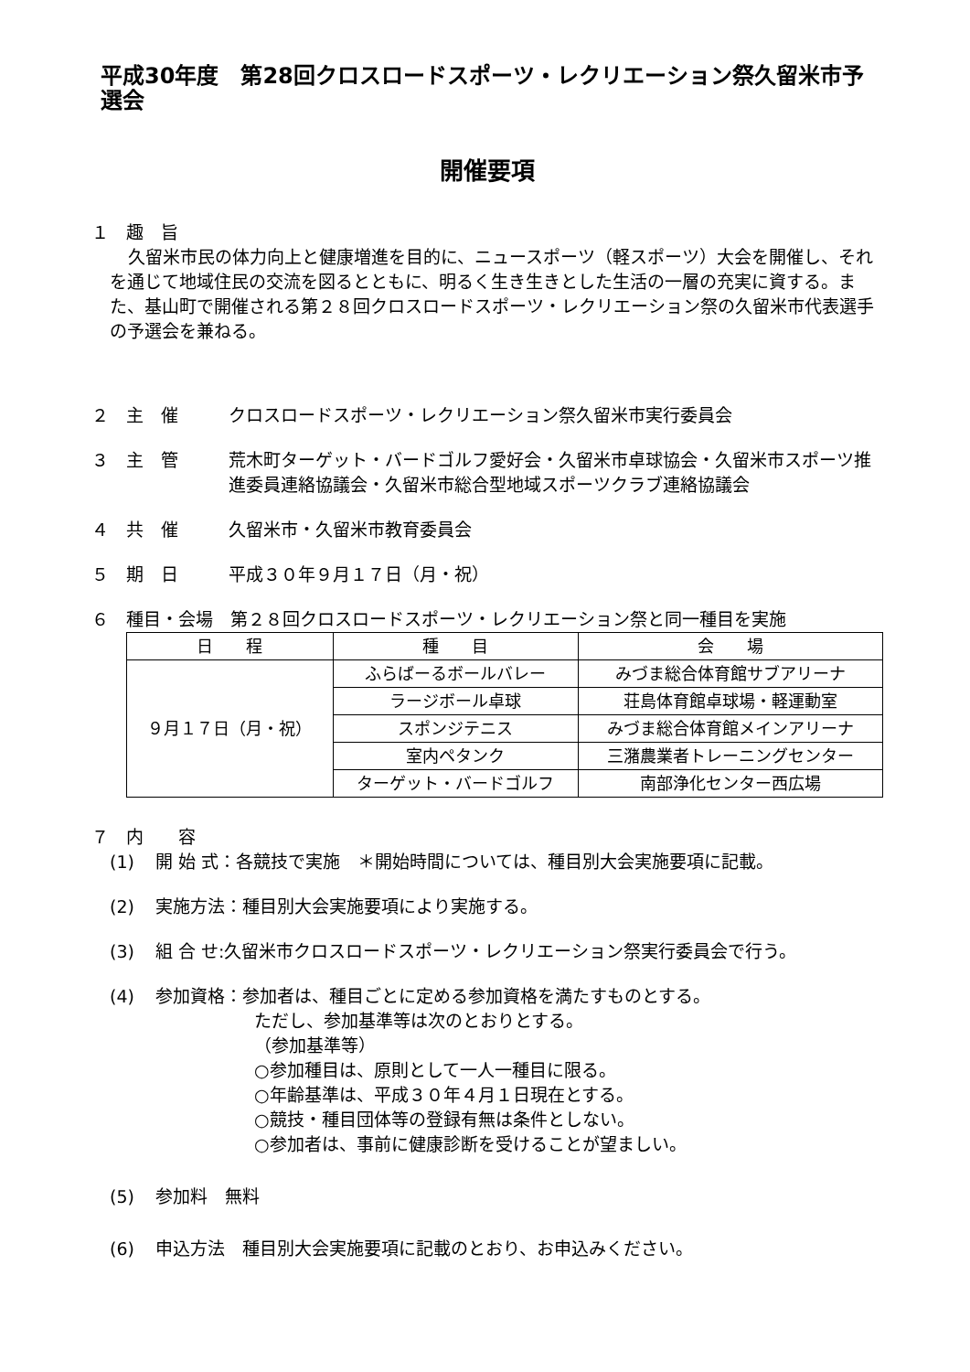平成30年度　第28回クロスロードスポーツ・レクリエーション祭久留米市予選会
開催要項
１　趣　旨
久留米市民の体力向上と健康増進を目的に、ニュースポーツ（軽スポーツ）大会を開催し、それを通じて地域住民の交流を図るとともに、明るく生き生きとした生活の一層の充実に資する。また、基山町で開催される第２８回クロスロードスポーツ・レクリエーション祭の久留米市代表選手の予選会を兼ねる。
２　主　催 クロスロードスポーツ・レクリエーション祭久留米市実行委員会
３　主　管 荒木町ターゲット・バードゴルフ愛好会・久留米市卓球協会・久留米市スポーツ推進委員連絡協議会・久留米市総合型地域スポーツクラブ連絡協議会
４　共　催 久留米市・久留米市教育委員会
５　期　日 平成３０年９月１７日（月・祝）
６　種目・会場　第２８回クロスロードスポーツ・レクリエーション祭と同一種目を実施
| 日 程 | 種 目 | 会 場 |
| --- | --- | --- |
| ９月１７日（月・祝） | ふらばーるボールバレー | みづま総合体育館サブアリーナ |
| | ラージボール卓球 | 荘島体育館卓球場・軽運動室 |
| | スポンジテニス | みづま総合体育館メインアリーナ |
| | 室内ペタンク | 三潴農業者トレーニングセンター |
| | ターゲット・バードゴルフ | 南部浄化センター西広場 |
７　内　　容
(1) 開 始 式：各競技で実施　＊開始時間については、種目別大会実施要項に記載。
(2) 実施方法：種目別大会実施要項により実施する。
(3) 組 合 せ:久留米市クロスロードスポーツ・レクリエーション祭実行委員会で行う。
(4) 参加資格：参加者は、種目ごとに定める参加資格を満たすものとする。
ただし、参加基準等は次のとおりとする。
（参加基準等）
○参加種目は、原則として一人一種目に限る。
○年齢基準は、平成３０年４月１日現在とする。
○競技・種目団体等の登録有無は条件としない。
○参加者は、事前に健康診断を受けることが望ましい。
(5) 参加料　無料
(6) 申込方法　種目別大会実施要項に記載のとおり、お申込みください。